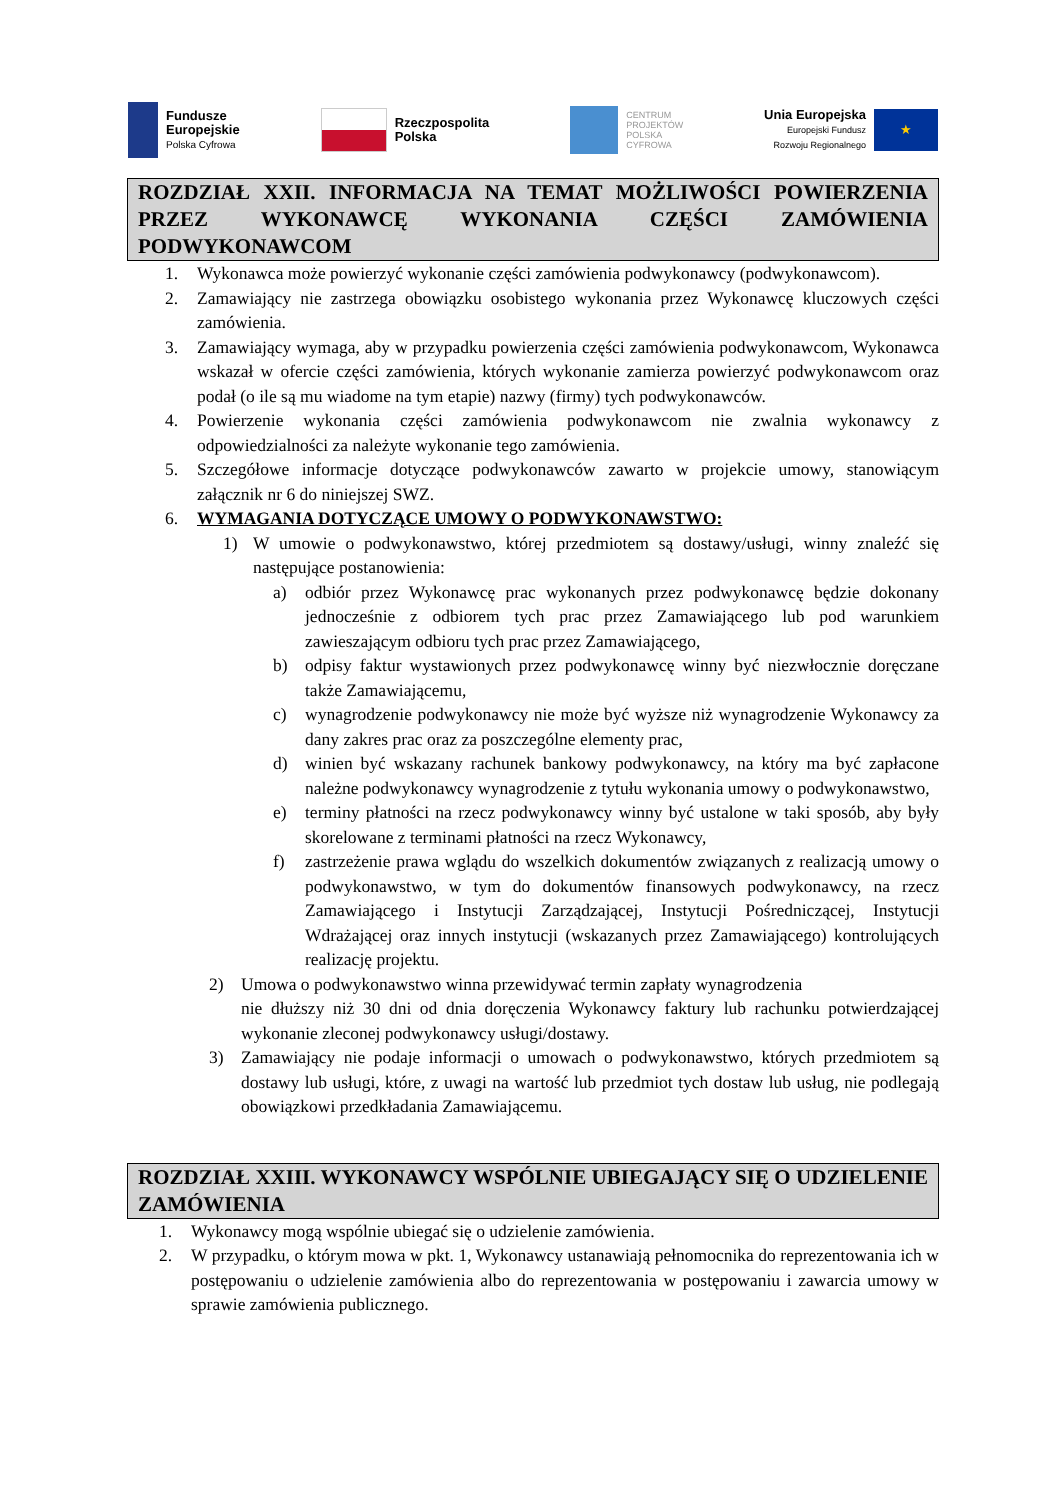Fundusze
Europejskie
Polska Cyfrowa
Rzeczpospolita
Polska
CENTRUM
PROJEKTÓW
POLSKA
CYFROWA
Unia Europejska
Europejski Fundusz
Rozwoju Regionalnego
★
ROZDZIAŁ XXII. INFORMACJA NA TEMAT MOŻLIWOŚCI POWIERZENIA PRZEZ WYKONAWCĘ WYKONANIA CZĘŚCI ZAMÓWIENIA PODWYKONAWCOM
1. Wykonawca może powierzyć wykonanie części zamówienia podwykonawcy (podwykonawcom).
2. Zamawiający nie zastrzega obowiązku osobistego wykonania przez Wykonawcę kluczowych części zamówienia.
3. Zamawiający wymaga, aby w przypadku powierzenia części zamówienia podwykonawcom, Wykonawca wskazał w ofercie części zamówienia, których wykonanie zamierza powierzyć podwykonawcom oraz podał (o ile są mu wiadome na tym etapie) nazwy (firmy) tych podwykonawców.
4. Powierzenie wykonania części zamówienia podwykonawcom nie zwalnia wykonawcy z odpowiedzialności za należyte wykonanie tego zamówienia.
5. Szczegółowe informacje dotyczące podwykonawców zawarto w projekcie umowy, stanowiącym załącznik nr 6 do niniejszej SWZ.
6. WYMAGANIA DOTYCZĄCE UMOWY O PODWYKONAWSTWO:
1) W umowie o podwykonawstwo, której przedmiotem są dostawy/usługi, winny znaleźć się następujące postanowienia:
a) odbiór przez Wykonawcę prac wykonanych przez podwykonawcę będzie dokonany jednocześnie z odbiorem tych prac przez Zamawiającego lub pod warunkiem zawieszającym odbioru tych prac przez Zamawiającego,
b) odpisy faktur wystawionych przez podwykonawcę winny być niezwłocznie doręczane także Zamawiającemu,
c) wynagrodzenie podwykonawcy nie może być wyższe niż wynagrodzenie Wykonawcy za dany zakres prac oraz za poszczególne elementy prac,
d) winien być wskazany rachunek bankowy podwykonawcy, na który ma być zapłacone należne podwykonawcy wynagrodzenie z tytułu wykonania umowy o podwykonawstwo,
e) terminy płatności na rzecz podwykonawcy winny być ustalone w taki sposób, aby były skorelowane z terminami płatności na rzecz Wykonawcy,
f) zastrzeżenie prawa wglądu do wszelkich dokumentów związanych z realizacją umowy o podwykonawstwo, w tym do dokumentów finansowych podwykonawcy, na rzecz Zamawiającego i Instytucji Zarządzającej, Instytucji Pośredniczącej, Instytucji Wdrażającej oraz innych instytucji (wskazanych przez Zamawiającego) kontrolujących realizację projektu.
2) Umowa o podwykonawstwo winna przewidywać termin zapłaty wynagrodzenia
nie dłuższy niż 30 dni od dnia doręczenia Wykonawcy faktury lub rachunku potwierdzającej wykonanie zleconej podwykonawcy usługi/dostawy.
3) Zamawiający nie podaje informacji o umowach o podwykonawstwo, których przedmiotem są dostawy lub usługi, które, z uwagi na wartość lub przedmiot tych dostaw lub usług, nie podlegają obowiązkowi przedkładania Zamawiającemu.
ROZDZIAŁ XXIII. WYKONAWCY WSPÓLNIE UBIEGAJĄCY SIĘ O UDZIELENIE ZAMÓWIENIA
1. Wykonawcy mogą wspólnie ubiegać się o udzielenie zamówienia.
2. W przypadku, o którym mowa w pkt. 1, Wykonawcy ustanawiają pełnomocnika do reprezentowania ich w postępowaniu o udzielenie zamówienia albo do reprezentowania w postępowaniu i zawarcia umowy w sprawie zamówienia publicznego.